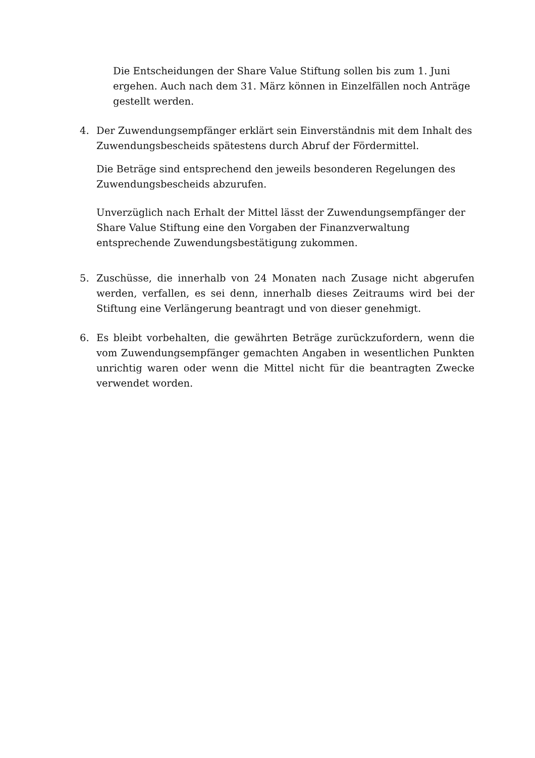Die Entscheidungen der Share Value Stiftung sollen bis zum 1. Juni ergehen. Auch nach dem 31. März können in Einzelfällen noch Anträge gestellt werden.
4. Der Zuwendungsempfänger erklärt sein Einverständnis mit dem Inhalt des Zuwendungsbescheids spätestens durch Abruf der Fördermittel.
Die Beträge sind entsprechend den jeweils besonderen Regelungen des Zuwendungsbescheids abzurufen.
Unverzüglich nach Erhalt der Mittel lässt der Zuwendungsempfänger der Share Value Stiftung eine den Vorgaben der Finanzverwaltung entsprechende Zuwendungsbestätigung zukommen.
5. Zuschüsse, die innerhalb von 24 Monaten nach Zusage nicht abgerufen werden, verfallen, es sei denn, innerhalb dieses Zeitraums wird bei der Stiftung eine Verlängerung beantragt und von dieser genehmigt.
6. Es bleibt vorbehalten, die gewährten Beträge zurückzufordern, wenn die vom Zuwendungsempfänger gemachten Angaben in wesentlichen Punkten unrichtig waren oder wenn die Mittel nicht für die beantragten Zwecke verwendet worden.